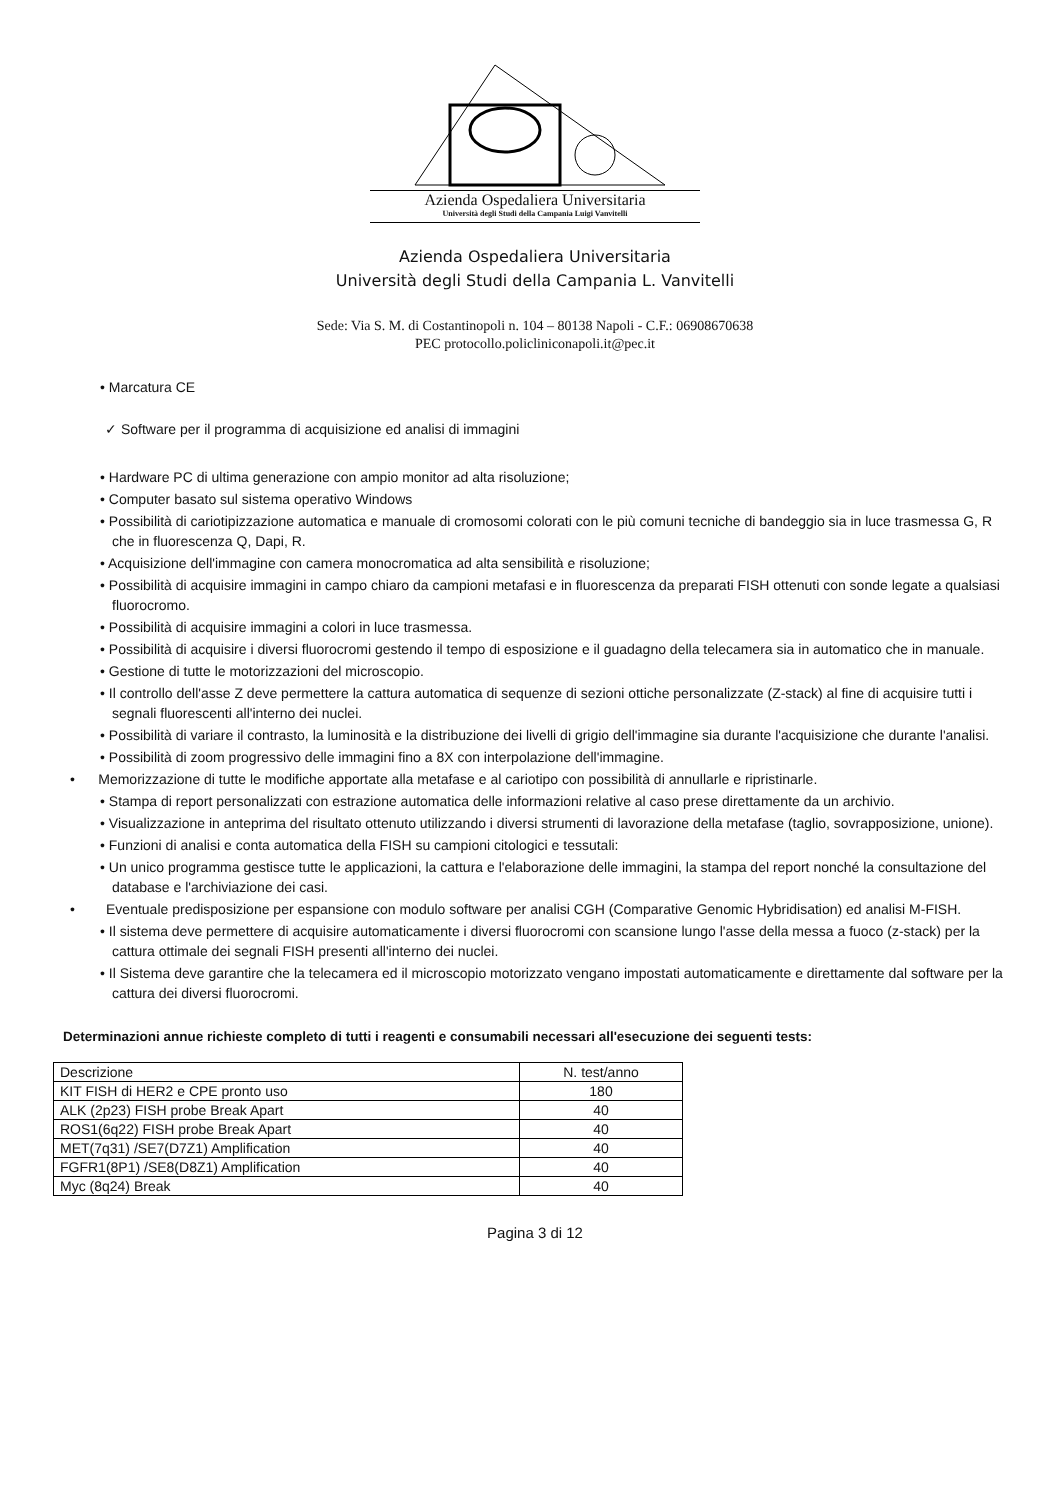Azienda Ospedaliera Universitaria
Università degli Studi della Campania Luigi Vanvitelli
Azienda Ospedaliera Universitaria
Università degli Studi della Campania L. Vanvitelli
Sede: Via S. M. di Costantinopoli n. 104 – 80138 Napoli - C.F.: 06908670638
PEC protocollo.policliniconapoli.it@pec.it
• Marcatura CE
✓ Software per il programma di acquisizione ed analisi di immagini
• Hardware PC di ultima generazione con ampio monitor ad alta risoluzione;
• Computer basato sul sistema operativo Windows
• Possibilità di cariotipizzazione automatica e manuale di cromosomi colorati con le più comuni tecniche di bandeggio sia in luce trasmessa G, R che in fluorescenza Q, Dapi, R.
• Acquisizione dell'immagine con camera monocromatica ad alta sensibilità e risoluzione;
• Possibilità di acquisire immagini in campo chiaro da campioni metafasi e in fluorescenza da preparati FISH ottenuti con sonde legate a qualsiasi fluorocromo.
• Possibilità di acquisire immagini a colori in luce trasmessa.
• Possibilità di acquisire i diversi fluorocromi gestendo il tempo di esposizione e il guadagno della telecamera sia in automatico che in manuale.
• Gestione di tutte le motorizzazioni del microscopio.
• Il controllo dell'asse Z deve permettere la cattura automatica di sequenze di sezioni ottiche personalizzate (Z-stack) al fine di acquisire tutti i segnali fluorescenti all'interno dei nuclei.
• Possibilità di variare il contrasto, la luminosità e la distribuzione dei livelli di grigio dell'immagine sia durante l'acquisizione che durante l'analisi.
• Possibilità di zoom progressivo delle immagini fino a 8X con interpolazione dell'immagine.
• Memorizzazione di tutte le modifiche apportate alla metafase e al cariotipo con possibilità di annullarle e ripristinarle.
• Stampa di report personalizzati con estrazione automatica delle informazioni relative al caso prese direttamente da un archivio.
• Visualizzazione in anteprima del risultato ottenuto utilizzando i diversi strumenti di lavorazione della metafase (taglio, sovrapposizione, unione).
• Funzioni di analisi e conta automatica della FISH su campioni citologici e tessutali:
• Un unico programma gestisce tutte le applicazioni, la cattura e l'elaborazione delle immagini, la stampa del report nonché la consultazione del database e l'archiviazione dei casi.
• Eventuale predisposizione per espansione con modulo software per analisi CGH (Comparative Genomic Hybridisation) ed analisi M-FISH.
• Il sistema deve permettere di acquisire automaticamente i diversi fluorocromi con scansione lungo l'asse della messa a fuoco (z-stack) per la cattura ottimale dei segnali FISH presenti all'interno dei nuclei.
• Il Sistema deve garantire che la telecamera ed il microscopio motorizzato vengano impostati automaticamente e direttamente dal software per la cattura dei diversi fluorocromi.
Determinazioni annue richieste completo di tutti i reagenti e consumabili necessari all'esecuzione dei seguenti tests:
| Descrizione | N. test/anno |
| --- | --- |
| KIT FISH di HER2 e CPE pronto uso | 180 |
| ALK (2p23) FISH probe Break Apart | 40 |
| ROS1(6q22) FISH probe Break Apart | 40 |
| MET(7q31) /SE7(D7Z1) Amplification | 40 |
| FGFR1(8P1) /SE8(D8Z1) Amplification | 40 |
| Myc (8q24) Break | 40 |
Pagina 3 di 12